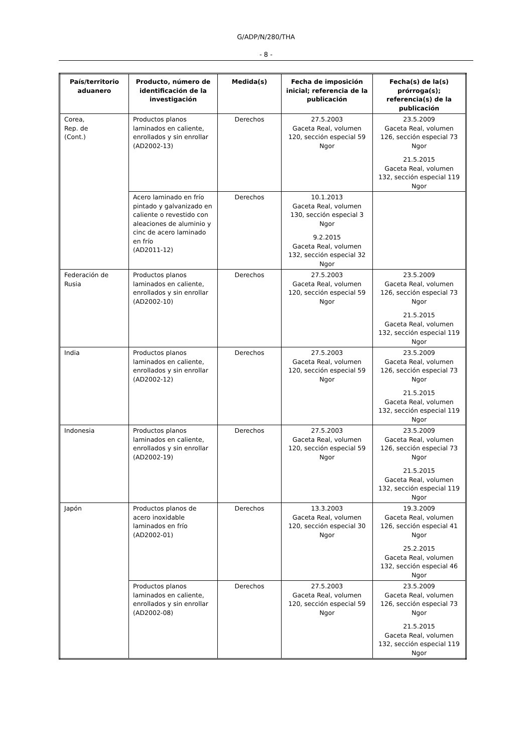G/ADP/N/280/THA
- 8 -
| País/territorio aduanero | Producto, número de identificación de la investigación | Medida(s) | Fecha de imposición inicial; referencia de la publicación | Fecha(s) de la(s) prórroga(s); referencia(s) de la publicación |
| --- | --- | --- | --- | --- |
| Corea, Rep. de (Cont.) | Productos planos laminados en caliente, enrollados y sin enrollar (AD2002-13) | Derechos | 27.5.2003 Gaceta Real, volumen 120, sección especial 59 Ngor | 23.5.2009 Gaceta Real, volumen 126, sección especial 73 Ngor 21.5.2015 Gaceta Real, volumen 132, sección especial 119 Ngor |
| | Acero laminado en frío pintado y galvanizado en caliente o revestido con aleaciones de aluminio y cinc de acero laminado en frío (AD2011-12) | Derechos | 10.1.2013 Gaceta Real, volumen 130, sección especial 3 Ngor 9.2.2015 Gaceta Real, volumen 132, sección especial 32 Ngor | |
| Federación de Rusia | Productos planos laminados en caliente, enrollados y sin enrollar (AD2002-10) | Derechos | 27.5.2003 Gaceta Real, volumen 120, sección especial 59 Ngor | 23.5.2009 Gaceta Real, volumen 126, sección especial 73 Ngor 21.5.2015 Gaceta Real, volumen 132, sección especial 119 Ngor |
| India | Productos planos laminados en caliente, enrollados y sin enrollar (AD2002-12) | Derechos | 27.5.2003 Gaceta Real, volumen 120, sección especial 59 Ngor | 23.5.2009 Gaceta Real, volumen 126, sección especial 73 Ngor 21.5.2015 Gaceta Real, volumen 132, sección especial 119 Ngor |
| Indonesia | Productos planos laminados en caliente, enrollados y sin enrollar (AD2002-19) | Derechos | 27.5.2003 Gaceta Real, volumen 120, sección especial 59 Ngor | 23.5.2009 Gaceta Real, volumen 126, sección especial 73 Ngor 21.5.2015 Gaceta Real, volumen 132, sección especial 119 Ngor |
| Japón | Productos planos de acero inoxidable laminados en frío (AD2002-01) | Derechos | 13.3.2003 Gaceta Real, volumen 120, sección especial 30 Ngor | 19.3.2009 Gaceta Real, volumen 126, sección especial 41 Ngor 25.2.2015 Gaceta Real, volumen 132, sección especial 46 Ngor |
| | Productos planos laminados en caliente, enrollados y sin enrollar (AD2002-08) | Derechos | 27.5.2003 Gaceta Real, volumen 120, sección especial 59 Ngor | 23.5.2009 Gaceta Real, volumen 126, sección especial 73 Ngor 21.5.2015 Gaceta Real, volumen 132, sección especial 119 Ngor |